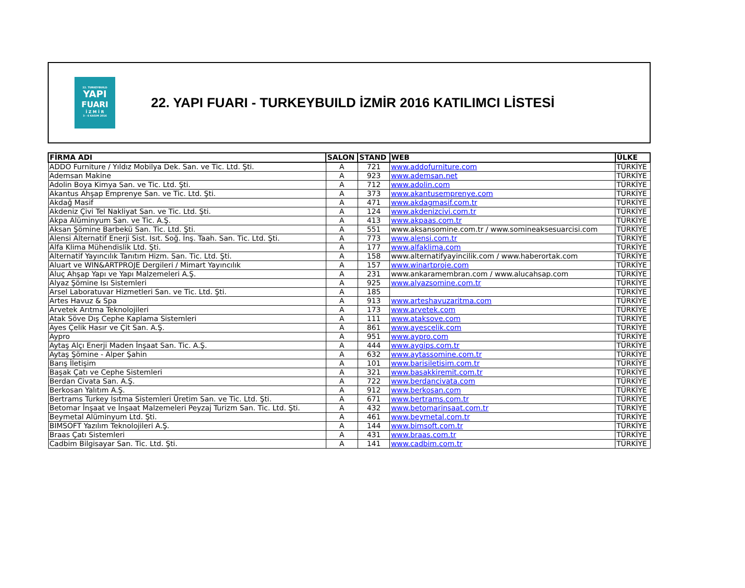22. TURKEYBUILD
YAPI
FUARI
İ Z M İ R
3 - 6 KASIM 2016
22. YAPI FUARI - TURKEYBUILD İZMİR 2016 KATILIMCI LİSTESİ
| FİRMA ADI | SALON | STAND | WEB | ÜLKE |
| --- | --- | --- | --- | --- |
| ADDO Furniture / Yıldız Mobilya Dek. San. ve Tic. Ltd. Şti. | A | 721 | www.addofurniture.com | TÜRKİYE |
| Ademsan Makine | A | 923 | www.ademsan.net | TÜRKİYE |
| Adolin Boya Kimya San. ve Tic. Ltd. Şti. | A | 712 | www.adolin.com | TÜRKİYE |
| Akantus Ahşap Emprenye San. ve Tic. Ltd. Şti. | A | 373 | www.akantusemprenye.com | TÜRKİYE |
| Akdağ Masif | A | 471 | www.akdagmasif.com.tr | TÜRKİYE |
| Akdeniz Çivi Tel Nakliyat San. ve Tic. Ltd. Şti. | A | 124 | www.akdenizcivi.com.tr | TÜRKİYE |
| Akpa Alüminyum San. ve Tic. A.Ş. | A | 413 | www.akpaas.com.tr | TÜRKİYE |
| Aksan Şömine Barbekü San. Tic. Ltd. Şti. | A | 551 | www.aksansomine.com.tr / www.somineaksesuarcisi.com | TÜRKİYE |
| Alensi Alternatif Enerji Sist. Isıt. Soğ. İnş. Taah. San. Tic. Ltd. Şti. | A | 773 | www.alensi.com.tr | TÜRKİYE |
| Alfa Klima Mühendislik Ltd. Şti. | A | 177 | www.alfaklima.com | TÜRKİYE |
| Alternatif Yayıncılık Tanıtım Hizm. San. Tic. Ltd. Şti. | A | 158 | www.alternatifyayincilik.com / www.haberortak.com | TÜRKİYE |
| Aluart ve WIN&ARTPROJE Dergileri / Mimart Yayıncılık | A | 157 | www.winartproje.com | TÜRKİYE |
| Aluç Ahşap Yapı ve Yapı Malzemeleri A.Ş. | A | 231 | www.ankaramembran.com / www.alucahsap.com | TÜRKİYE |
| Alyaz Şömine Isı Sistemleri | A | 925 | www.alyazsomine.com.tr | TÜRKİYE |
| Arsel Laboratuvar Hizmetleri San. ve Tic. Ltd. Şti. | A | 185 | | TÜRKİYE |
| Artes Havuz & Spa | A | 913 | www.arteshavuzaritma.com | TÜRKİYE |
| Arvetek Arıtma Teknolojileri | A | 173 | www.arvetek.com | TÜRKİYE |
| Atak Söve Dış Cephe Kaplama Sistemleri | A | 111 | www.ataksove.com | TÜRKİYE |
| Ayes Çelik Hasır ve Çit San. A.Ş. | A | 861 | www.ayescelik.com | TÜRKİYE |
| Aypro | A | 951 | www.aypro.com | TÜRKİYE |
| Aytaş Alçı Enerji Maden İnşaat San. Tic. A.Ş. | A | 444 | www.aygips.com.tr | TÜRKİYE |
| Aytaş Şömine - Alper Şahin | A | 632 | www.aytassomine.com.tr | TÜRKİYE |
| Barış İletişim | A | 101 | www.barisiletisim.com.tr | TÜRKİYE |
| Başak Çatı ve Cephe Sistemleri | A | 321 | www.basakkiremit.com.tr | TÜRKİYE |
| Berdan Civata San. A.Ş. | A | 722 | www.berdancivata.com | TÜRKİYE |
| Berkosan Yalıtım A.Ş. | A | 912 | www.berkosan.com | TÜRKİYE |
| Bertrams Turkey Isıtma Sistemleri Üretim San. ve Tic. Ltd. Şti. | A | 671 | www.bertrams.com.tr | TÜRKİYE |
| Betomar İnşaat ve İnşaat Malzemeleri Peyzaj Turizm San. Tic. Ltd. Şti. | A | 432 | www.betomarinsaat.com.tr | TÜRKİYE |
| Beymetal Alüminyum Ltd. Şti. | A | 461 | www.beymetal.com.tr | TÜRKİYE |
| BIMSOFT Yazılım Teknolojileri A.Ş. | A | 144 | www.bimsoft.com.tr | TÜRKİYE |
| Braas Çatı Sistemleri | A | 431 | www.braas.com.tr | TÜRKİYE |
| Cadbim Bilgisayar San. Tic. Ltd. Şti. | A | 141 | www.cadbim.com.tr | TÜRKİYE |